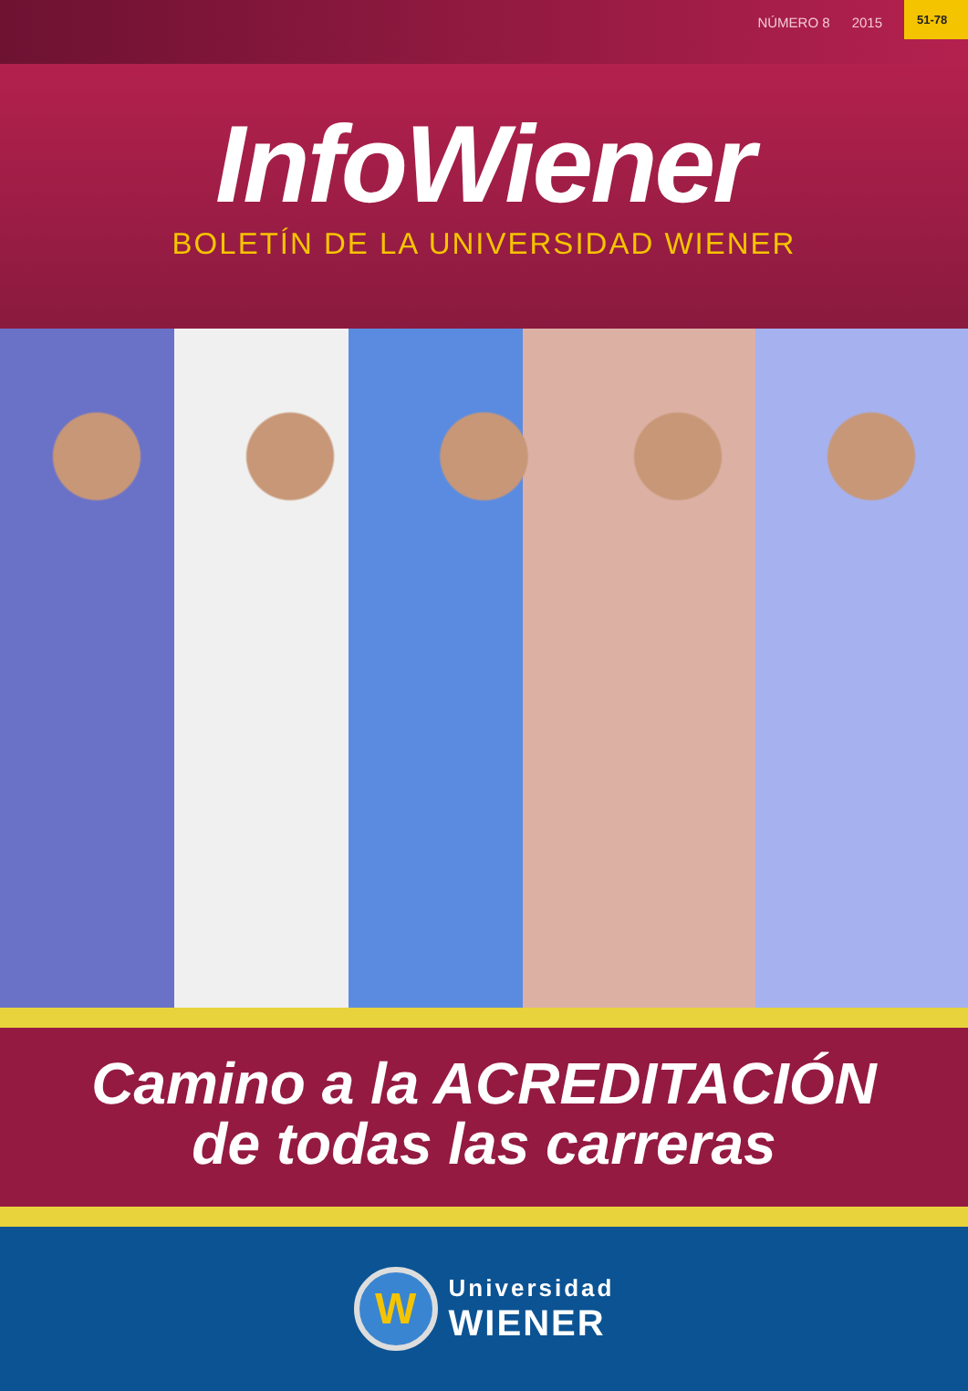NÚMERO 8 2015 51-78
InfoWiener
BOLETÍN DE LA UNIVERSIDAD WIENER
Camino a la ACREDITACIÓN
de todas las carreras
W
Universidad
WIENER